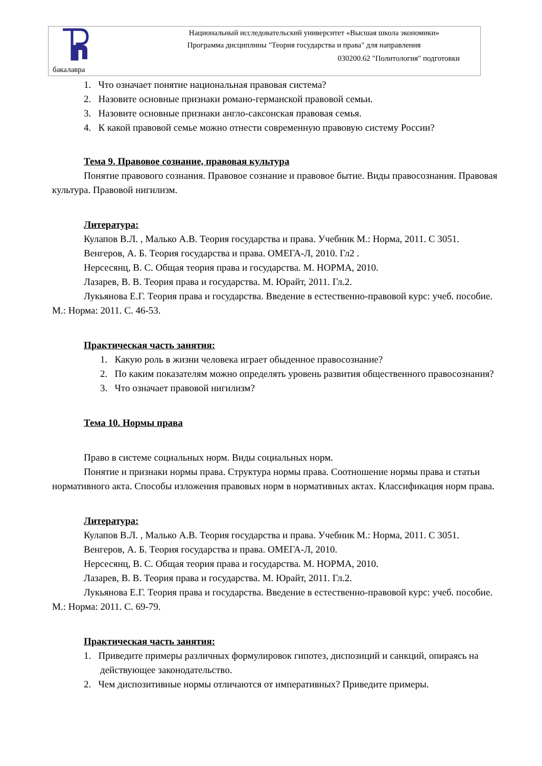Национальный исследовательский университет «Высшая школа экономики»
Программа дисциплины "Теория государства и права" для направления
030200.62 "Политология" подготовки
бакалавра
1. Что означает понятие национальная правовая система?
2. Назовите основные признаки романо-германской правовой семьи.
3. Назовите основные признаки англо-саксонская правовая семья.
4. К какой правовой семье можно отнести современную правовую систему России?
Тема 9. Правовое сознание, правовая культура
Понятие правового сознания. Правовое сознание и правовое бытие. Виды правосознания. Правовая культура. Правовой нигилизм.
Литература:
Кулапов В.Л. , Малько А.В. Теория государства и права. Учебник М.: Норма, 2011. С 3051.
Венгеров, А. Б. Теория государства и права. ОМЕГА-Л, 2010. Гл2 .
Нерсесянц, В. С. Общая теория права и государства. М. НОРМА, 2010.
Лазарев, В. В. Теория права и государства. М. Юрайт, 2011. Гл.2.
Лукьянова Е.Г. Теория права и государства. Введение в естественно-правовой курс: учеб. пособие. М.: Норма: 2011. С. 46-53.
Практическая часть занятия:
1. Какую роль в жизни человека играет обыденное правосознание?
2. По каким показателям можно определять уровень развития общественного правосознания?
3. Что означает правовой нигилизм?
Тема 10. Нормы права
Право в системе социальных норм. Виды социальных норм.
Понятие и признаки нормы права. Структура нормы права. Соотношение нормы права и статьи нормативного акта. Способы изложения правовых норм в нормативных актах. Классификация норм права.
Литература:
Кулапов В.Л. , Малько А.В. Теория государства и права. Учебник М.: Норма, 2011. С 3051.
Венгеров, А. Б. Теория государства и права. ОМЕГА-Л, 2010.
Нерсесянц, В. С. Общая теория права и государства. М. НОРМА, 2010.
Лазарев, В. В. Теория права и государства. М. Юрайт, 2011. Гл.2.
Лукьянова Е.Г. Теория права и государства. Введение в естественно-правовой курс: учеб. пособие. М.: Норма: 2011. С. 69-79.
Практическая часть занятия:
1. Приведите примеры различных формулировок гипотез, диспозиций и санкций, опираясь на действующее законодательство.
2. Чем диспозитивные нормы отличаются от императивных? Приведите примеры.